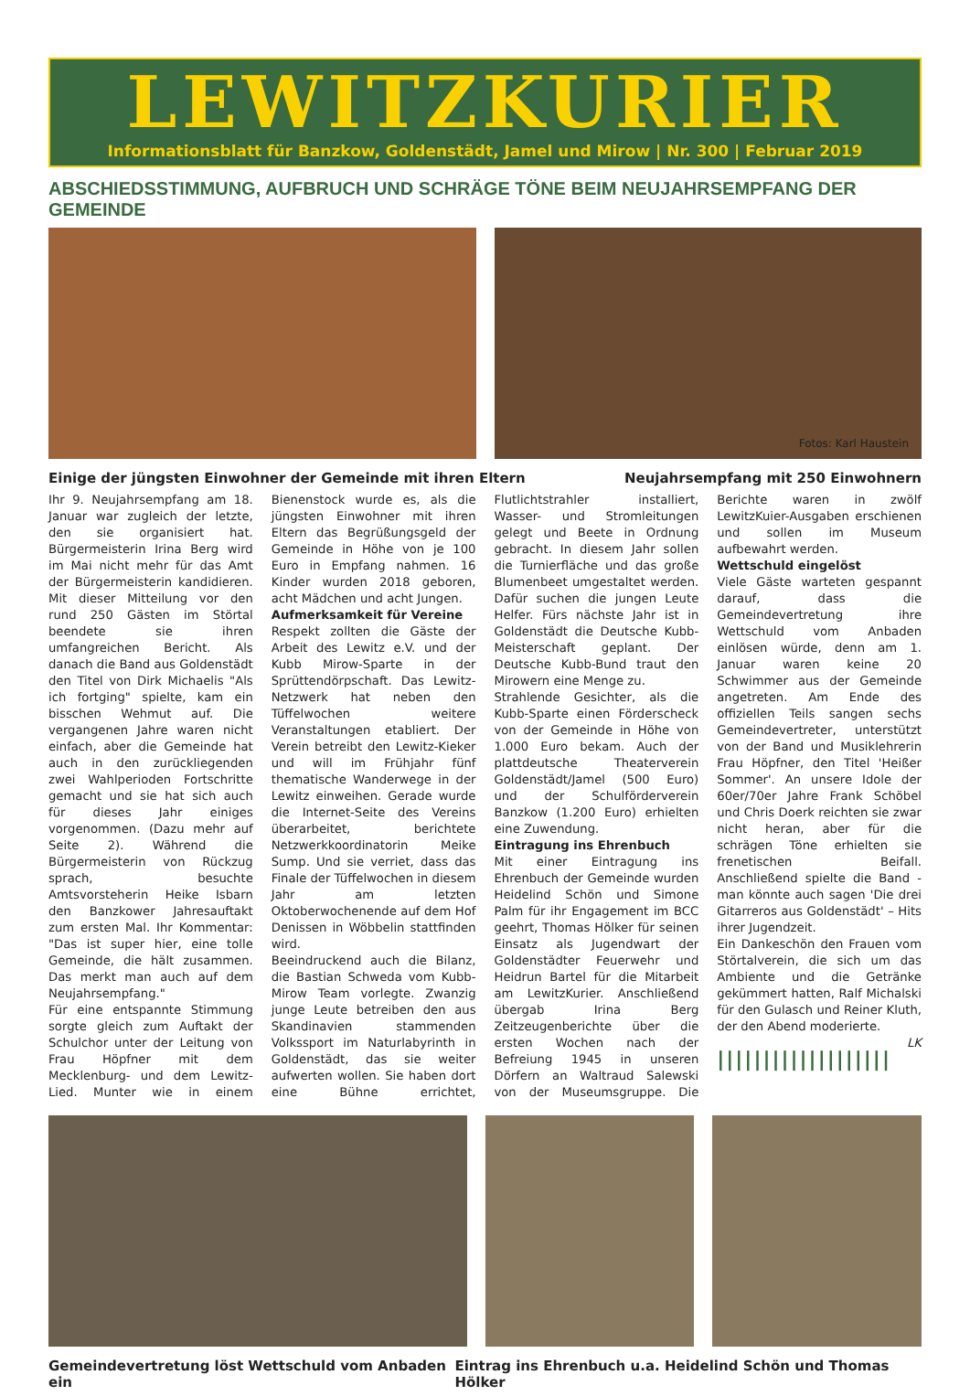LEWITZKURIER
Informationsblatt für Banzkow, Goldenstädt, Jamel und Mirow | Nr. 300 | Februar 2019
ABSCHIEDSSTIMMUNG, AUFBRUCH UND SCHRÄGE TÖNE BEIM NEUJAHRSEMPFANG DER GEMEINDE
Fotos: Karl Haustein
Einige der jüngsten Einwohner der Gemeinde mit ihren Eltern Neujahrsempfang mit 250 Einwohnern
Ihr 9. Neujahrsempfang am 18. Januar war zugleich der letzte, den sie organisiert hat. Bürgermeisterin Irina Berg wird im Mai nicht mehr für das Amt der Bürgermeisterin kandidieren. Mit dieser Mitteilung vor den rund 250 Gästen im Störtal beendete sie ihren umfangreichen Bericht. Als danach die Band aus Goldenstädt den Titel von Dirk Michaelis "Als ich fortging" spielte, kam ein bisschen Wehmut auf. Die vergangenen Jahre waren nicht einfach, aber die Gemeinde hat auch in den zurückliegenden zwei Wahlperioden Fortschritte gemacht und sie hat sich auch für dieses Jahr einiges vorgenommen. (Dazu mehr auf Seite 2). Während die Bürgermeisterin von Rückzug sprach, besuchte Amtsvorsteherin Heike Isbarn den Banzkower Jahresauftakt zum ersten Mal. Ihr Kommentar: "Das ist super hier, eine tolle Gemeinde, die hält zusammen. Das merkt man auch auf dem Neujahrsempfang."
Für eine entspannte Stimmung sorgte gleich zum Auftakt der Schulchor unter der Leitung von Frau Höpfner mit dem Mecklenburg- und dem Lewitz-Lied. Munter wie in einem Bienenstock wurde es, als die jüngsten Einwohner mit ihren Eltern das Begrüßungsgeld der Gemeinde in Höhe von je 100 Euro in Empfang nahmen. 16 Kinder wurden 2018 geboren, acht Mädchen und acht Jungen.
Aufmerksamkeit für Vereine
Respekt zollten die Gäste der Arbeit des Lewitz e.V. und der Kubb Mirow-Sparte in der Sprüttendörpschaft. Das Lewitz-Netzwerk hat neben den Tüffelwochen weitere Veranstaltungen etabliert. Der Verein betreibt den Lewitz-Kieker und will im Frühjahr fünf thematische Wanderwege in der Lewitz einweihen. Gerade wurde die Internet-Seite des Vereins überarbeitet, berichtete Netzwerkkoordinatorin Meike Sump. Und sie verriet, dass das Finale der Tüffelwochen in diesem Jahr am letzten Oktoberwochenende auf dem Hof Denissen in Wöbbelin stattfinden wird.
Beeindruckend auch die Bilanz, die Bastian Schweda vom Kubb-Mirow Team vorlegte. Zwanzig junge Leute betreiben den aus Skandinavien stammenden Volkssport im Naturlabyrinth in Goldenstädt, das sie weiter aufwerten wollen. Sie haben dort eine Bühne errichtet, Flutlichtstrahler installiert, Wasser- und Stromleitungen gelegt und Beete in Ordnung gebracht. In diesem Jahr sollen die Turnierfläche und das große Blumenbeet umgestaltet werden. Dafür suchen die jungen Leute Helfer. Fürs nächste Jahr ist in Goldenstädt die Deutsche Kubb-Meisterschaft geplant. Der Deutsche Kubb-Bund traut den Mirowern eine Menge zu.
Strahlende Gesichter, als die Kubb-Sparte einen Förderscheck von der Gemeinde in Höhe von 1.000 Euro bekam. Auch der plattdeutsche Theaterverein Goldenstädt/Jamel (500 Euro) und der Schulförderverein Banzkow (1.200 Euro) erhielten eine Zuwendung.
Eintragung ins Ehrenbuch
Mit einer Eintragung ins Ehrenbuch der Gemeinde wurden Heidelind Schön und Simone Palm für ihr Engagement im BCC geehrt, Thomas Hölker für seinen Einsatz als Jugendwart der Goldenstädter Feuerwehr und Heidrun Bartel für die Mitarbeit am LewitzKurier. Anschließend übergab Irina Berg Zeitzeugenberichte über die ersten Wochen nach der Befreiung 1945 in unseren Dörfern an Waltraud Salewski von der Museumsgruppe. Die Berichte waren in zwölf LewitzKuier-Ausgaben erschienen und sollen im Museum aufbewahrt werden.
Wettschuld eingelöst
Viele Gäste warteten gespannt darauf, dass die Gemeindevertretung ihre Wettschuld vom Anbaden einlösen würde, denn am 1. Januar waren keine 20 Schwimmer aus der Gemeinde angetreten. Am Ende des offiziellen Teils sangen sechs Gemeindevertreter, unterstützt von der Band und Musiklehrerin Frau Höpfner, den Titel 'Heißer Sommer'. An unsere Idole der 60er/70er Jahre Frank Schöbel und Chris Doerk reichten sie zwar nicht heran, aber für die schrägen Töne erhielten sie frenetischen Beifall. Anschließend spielte die Band - man könnte auch sagen 'Die drei Gitarreros aus Goldenstädt' – Hits ihrer Jugendzeit.
Ein Dankeschön den Frauen vom Störtalverein, die sich um das Ambiente und die Getränke gekümmert hatten, Ralf Michalski für den Gulasch und Reiner Kluth, der den Abend moderierte.
LK
|||||||||||||||||||
Gemeindevertretung löst Wettschuld vom Anbaden ein Eintrag ins Ehrenbuch u.a. Heidelind Schön und Thomas Hölker